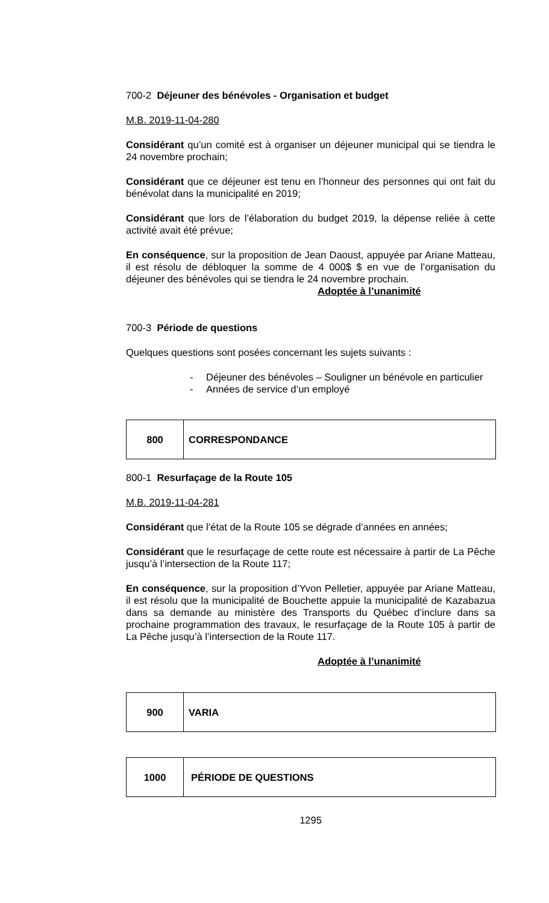700-2 Déjeuner des bénévoles - Organisation et budget
M.B. 2019-11-04-280
Considérant qu’un comité est à organiser un déjeuner municipal qui se tiendra le 24 novembre prochain;
Considérant que ce déjeuner est tenu en l’honneur des personnes qui ont fait du bénévolat dans la municipalité en 2019;
Considérant que lors de l’élaboration du budget 2019, la dépense reliée à cette activité avait été prévue;
En conséquence, sur la proposition de Jean Daoust, appuyée par Ariane Matteau, il est résolu de débloquer la somme de 4 000$ $ en vue de l’organisation du déjeuner des bénévoles qui se tiendra le 24 novembre prochain.
Adoptée à l’unanimité
700-3 Période de questions
Quelques questions sont posées concernant les sujets suivants :
- Déjeuner des bénévoles – Souligner un bénévole en particulier
- Années de service d’un employé
| 800 | CORRESPONDANCE |
800-1 Resurfaçage de la Route 105
M.B. 2019-11-04-281
Considérant que l’état de la Route 105 se dégrade d’années en années;
Considérant que le resurfaçage de cette route est nécessaire à partir de La Pêche jusqu’à l’intersection de la Route 117;
En conséquence, sur la proposition d’Yvon Pelletier, appuyée par Ariane Matteau, il est résolu que la municipalité de Bouchette appuie la municipalité de Kazabazua dans sa demande au ministère des Transports du Québec d’inclure dans sa prochaine programmation des travaux, le resurfaçage de la Route 105 à partir de La Pêche jusqu’à l’intersection de la Route 117.
Adoptée à l’unanimité
| 900 | VARIA |
| 1000 | PÉRIODE DE QUESTIONS |
1295